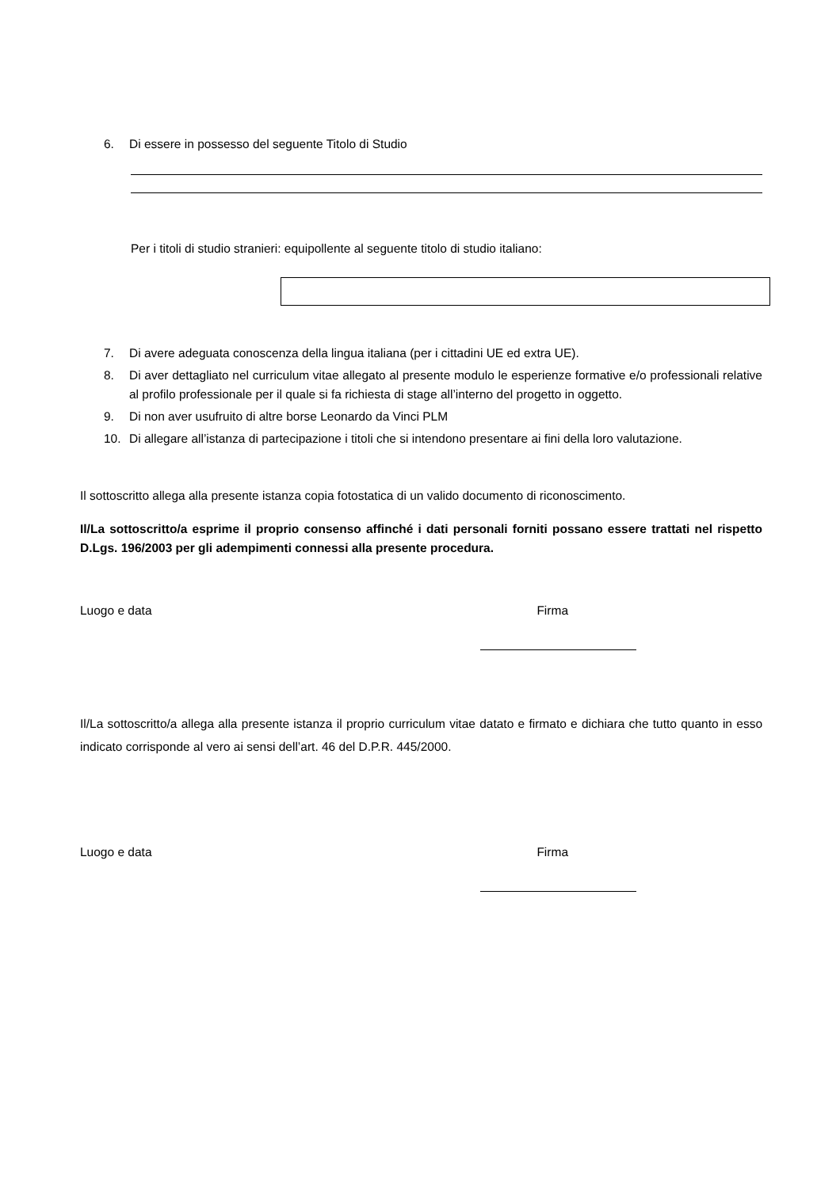6. Di essere in possesso del seguente Titolo di Studio
Per i titoli di studio stranieri: equipollente al seguente titolo di studio italiano:
7. Di avere adeguata conoscenza della lingua italiana (per i cittadini UE ed extra UE).
8. Di aver dettagliato nel curriculum vitae allegato al presente modulo le esperienze formative e/o professionali relative al profilo professionale per il quale si fa richiesta di stage all’interno del progetto in oggetto.
9. Di non aver usufruito di altre borse Leonardo da Vinci PLM
10. Di allegare all’istanza di partecipazione i titoli che si intendono presentare ai fini della loro valutazione.
Il sottoscritto allega alla presente istanza copia fotostatica di un valido documento di riconoscimento.
Il/La sottoscritto/a esprime il proprio consenso affinché i dati personali forniti possano essere trattati nel rispetto D.Lgs. 196/2003 per gli adempimenti connessi alla presente procedura.
Luogo e data Firma
Il/La sottoscritto/a allega alla presente istanza il proprio curriculum vitae datato e firmato e dichiara che tutto quanto in esso indicato corrisponde al vero ai sensi dell’art. 46 del D.P.R. 445/2000.
Luogo e data Firma